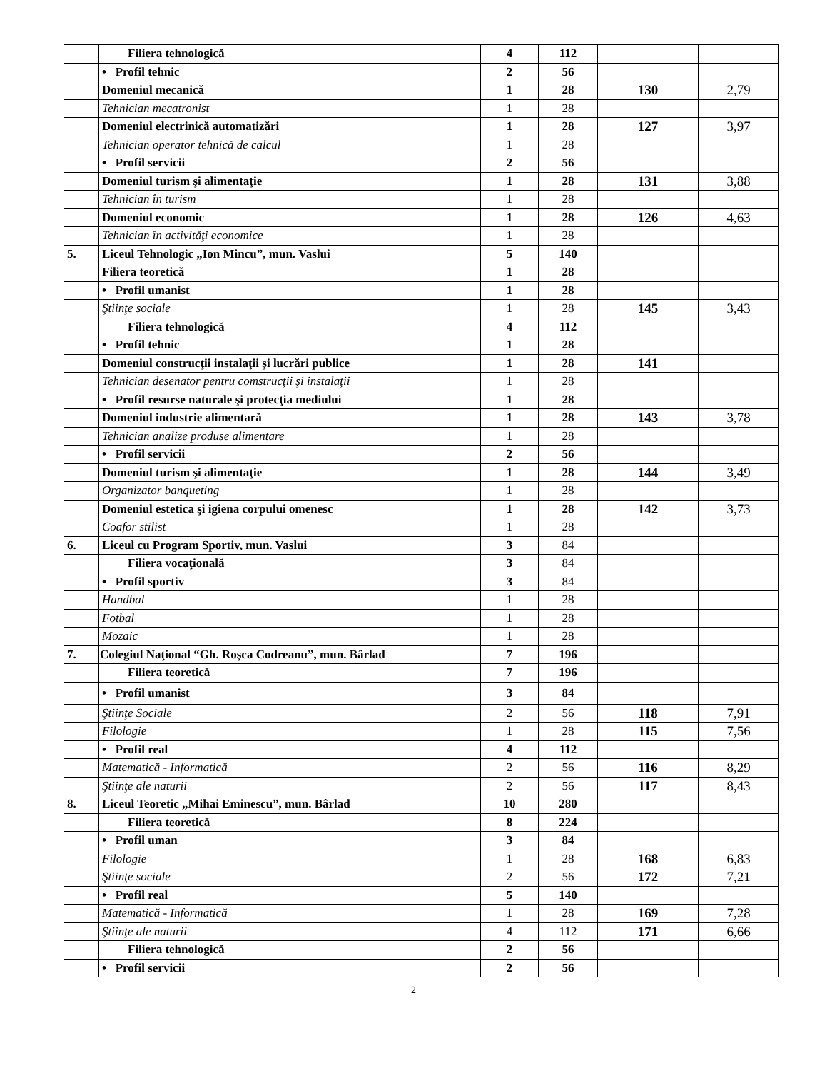| | Filiera tehnologică | 4 | 112 | | |
| | • Profil tehnic | 2 | 56 | | |
| | Domeniul mecanică | 1 | 28 | 130 | 2,79 |
| | Tehnician mecatronist | 1 | 28 | | |
| | Domeniul electrinică automatizări | 1 | 28 | 127 | 3,97 |
| | Tehnician operator tehnică de calcul | 1 | 28 | | |
| | • Profil servicii | 2 | 56 | | |
| | Domeniul turism şi alimentaţie | 1 | 28 | 131 | 3,88 |
| | Tehnician în turism | 1 | 28 | | |
| | Domeniul economic | 1 | 28 | 126 | 4,63 |
| | Tehnician în activităţi economice | 1 | 28 | | |
| 5. | Liceul Tehnologic „Ion Mincu”, mun. Vaslui | 5 | 140 | | |
| | Filiera teoretică | 1 | 28 | | |
| | • Profil umanist | 1 | 28 | | |
| | Ştiinţe sociale | 1 | 28 | 145 | 3,43 |
| | Filiera tehnologică | 4 | 112 | | |
| | • Profil tehnic | 1 | 28 | | |
| | Domeniul construcţii instalaţii şi lucrări publice | 1 | 28 | 141 | |
| | Tehnician desenator pentru comstrucţii şi instalaţii | 1 | 28 | | |
| | • Profil resurse naturale şi protecţia mediului | 1 | 28 | | |
| | Domeniul industrie alimentară | 1 | 28 | 143 | 3,78 |
| | Tehnician analize produse alimentare | 1 | 28 | | |
| | • Profil servicii | 2 | 56 | | |
| | Domeniul turism şi alimentaţie | 1 | 28 | 144 | 3,49 |
| | Organizator banqueting | 1 | 28 | | |
| | Domeniul estetica şi igiena corpului omenesc | 1 | 28 | 142 | 3,73 |
| | Coafor stilist | 1 | 28 | | |
| 6. | Liceul cu Program Sportiv, mun. Vaslui | 3 | 84 | | |
| | Filiera vocaţională | 3 | 84 | | |
| | • Profil sportiv | 3 | 84 | | |
| | Handbal | 1 | 28 | | |
| | Fotbal | 1 | 28 | | |
| | Mozaic | 1 | 28 | | |
| 7. | Colegiul Naţional “Gh. Roşca Codreanu”, mun. Bârlad | 7 | 196 | | |
| | Filiera teoretică | 7 | 196 | | |
| | • Profil umanist | 3 | 84 | | |
| | Ştiinţe Sociale | 2 | 56 | 118 | 7,91 |
| | Filologie | 1 | 28 | 115 | 7,56 |
| | • Profil real | 4 | 112 | | |
| | Matematică - Informatică | 2 | 56 | 116 | 8,29 |
| | Ştiinţe ale naturii | 2 | 56 | 117 | 8,43 |
| 8. | Liceul Teoretic „Mihai Eminescu”, mun. Bârlad | 10 | 280 | | |
| | Filiera teoretică | 8 | 224 | | |
| | • Profil uman | 3 | 84 | | |
| | Filologie | 1 | 28 | 168 | 6,83 |
| | Ştiinţe sociale | 2 | 56 | 172 | 7,21 |
| | • Profil real | 5 | 140 | | |
| | Matematică - Informatică | 1 | 28 | 169 | 7,28 |
| | Ştiinţe ale naturii | 4 | 112 | 171 | 6,66 |
| | Filiera tehnologică | 2 | 56 | | |
| | • Profil servicii | 2 | 56 | | |
2